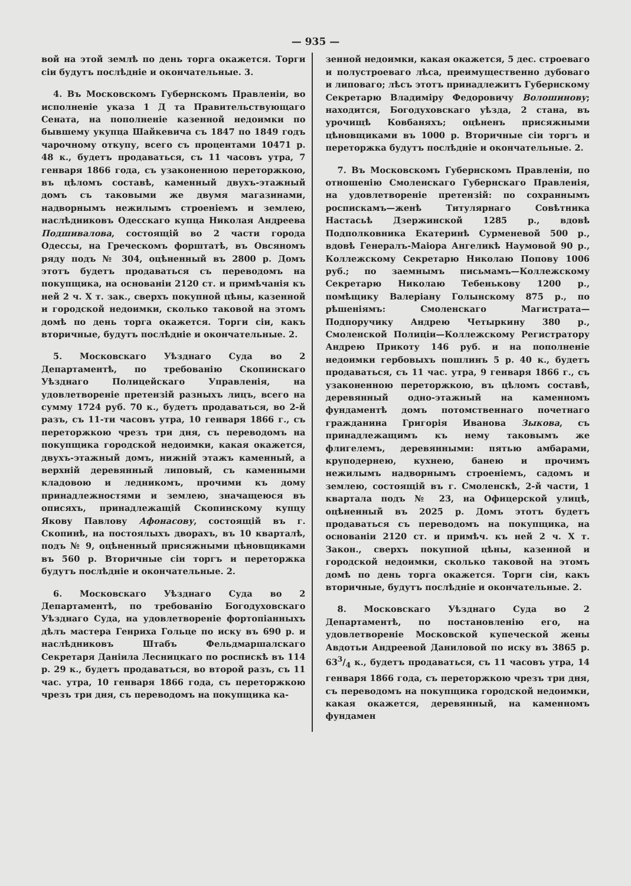— 935 —
вой на этой землѣ по день торга окажется. Торги сіи будутъ послѣдніе и окончательные. 3.
4. Въ Московскомъ Губернскомъ Правленіи, во исполненіе указа 1 Д та Правительствующаго Сената, на пополненіе казенной недоимки по бывшему укупца Шайкевича съ 1847 по 1849 годъ чарочному откупу, всего съ процентами 10471 р. 48 к., будетъ продаваться, съ 11 часовъ утра, 7 генваря 1866 года, съ узаконенною переторжкою, въ цѣломъ составѣ, каменный двухъ-этажный домъ съ таковыми же двумя магазинами, надворнымъ нежилымъ строеніемъ и землею, наслѣдниковъ Одесскаго купца Николая Андреева Подшивалова, состоящій во 2 части города Одессы, на Греческомъ форштатѣ, въ Овсяномъ ряду подъ № 304, оцѣненный въ 2800 р. Домъ этотъ будетъ продаваться съ переводомъ на покупщика, на основаніи 2120 ст. и примѣчанія къ ней 2 ч. X т. зак., сверхъ покупной цѣны, казенной и городской недоимки, сколько таковой на этомъ домѣ по день торга окажется. Торги сіи, какъ вторичные, будутъ послѣдніе и окончательные. 2.
5. Московскаго Уѣзднаго Суда во 2 Департаментѣ, по требованію Скопинскаго Уѣзднаго Полицейскаго Управленія, на удовлетвореніе претензій разныхъ лицъ, всего на сумму 1724 руб. 70 к., будетъ продаваться, во 2-й разъ, съ 11-ти часовъ утра, 10 генваря 1866 г., съ переторжкою чрезъ три дня, съ переводомъ на покупщика городской недоимки, какая окажется, двухъ-этажный домъ, нижній этажъ каменный, а верхній деревянный липовый, съ каменными кладовою и ледникомъ, прочими къ дому принадлежностями и землею, значащеюся въ описяхъ, принадлежащій Скопинскому купцу Якову Павлову Афонасову, состоящій въ г. Скопинѣ, на постоялыхъ дворахъ, въ 10 кварталѣ, подъ № 9, оцѣненный присяжными цѣновщиками въ 560 р. Вторичные сіи торгъ и переторжка будутъ послѣдніе и окончательные. 2.
6. Московскаго Уѣзднаго Суда во 2 Департаментѣ, по требованію Богодуховскаго Уѣзднаго Суда, на удовлетвореніе фортопіанныхъ дѣлъ мастера Генриха Гольце по иску въ 690 р. и наслѣдниковъ Штабъ Фельдмаршалскаго Секретаря Даніила Лесницкаго по роспискѣ въ 114 р. 29 к., будетъ продаваться, во второй разъ, съ 11 час. утра, 10 генваря 1866 года, съ переторжкою чрезъ три дня, съ переводомъ на покупщика ка-
зенной недоимки, какая окажется, 5 дес. строеваго и полустроеваго лѣса, преимущественно дубоваго и липоваго; лѣсъ этотъ принадлежитъ Губернскому Секретарю Владиміру Федоровичу Волошинову; находится, Богодуховскаго уѣзда, 2 стана, въ урочищѣ Ковбаняхъ; оцѣненъ присяжными цѣновщиками въ 1000 р. Вторичные сіи торгъ и переторжка будутъ послѣдніе и окончательные. 2.
7. Въ Московскомъ Губернскомъ Правленіи, по отношенію Смоленскаго Губернскаго Правленія, на удовлетвореніе претензій: по сохраннымъ роспискамъ—женѣ Титулярнаго Совѣтника Настасьѣ Дзержинской 1285 р., вдовѣ Подполковника Екатеринѣ Сурменевой 500 р., вдовѣ Генералъ-Маіора Ангеликѣ Наумовой 90 р., Коллежскому Секретарю Николаю Попову 1006 руб.; по заемнымъ письмамъ—Коллежскому Секретарю Николаю Тебенькову 1200 р., помѣщику Валеріану Голынскому 875 р., по рѣшеніямъ: Смоленскаго Магистрата—Подпоручику Андрею Четыркину 380 р., Смоленской Полиціи—Коллежскому Регистратору Андрею Прикоту 146 руб. и на пополненіе недоимки гербовыхъ пошлинъ 5 р. 40 к., будетъ продаваться, съ 11 час. утра, 9 генваря 1866 г., съ узаконенною переторжкою, въ цѣломъ составѣ, деревянный одно-этажный на каменномъ фундаментѣ домъ потомственнаго почетнаго гражданина Григорія Иванова Зыкова, съ принадлежащимъ къ нему таковымъ же флигелемъ, деревянными: пятью амбарами, круподернею, кухнею, банею и прочимъ нежилымъ надворнымъ строеніемъ, садомъ и землею, состоящій въ г. Смоленскѣ, 2-й части, 1 квартала подъ № 23, на Офицерской улицѣ, оцѣненный въ 2025 р. Домъ этотъ будетъ продаваться съ переводомъ на покупщика, на основаніи 2120 ст. и примѣч. къ ней 2 ч. X т. Закон., сверхъ покупной цѣны, казенной и городской недоимки, сколько таковой на этомъ домѣ по день торга окажется. Торги сіи, какъ вторичные, будутъ послѣдніе и окончательные. 2.
8. Московскаго Уѣзднаго Суда во 2 Департаментѣ, по постановленію его, на удовлетвореніе Московской купеческой жены Авдотьи Андреевой Даниловой по иску въ 3865 р. 633/4 к., будетъ продаваться, съ 11 часовъ утра, 14 генваря 1866 года, съ переторжкою чрезъ три дня, съ переводомъ на покупщика городской недоимки, какая окажется, деревянный, на каменномъ фундамен